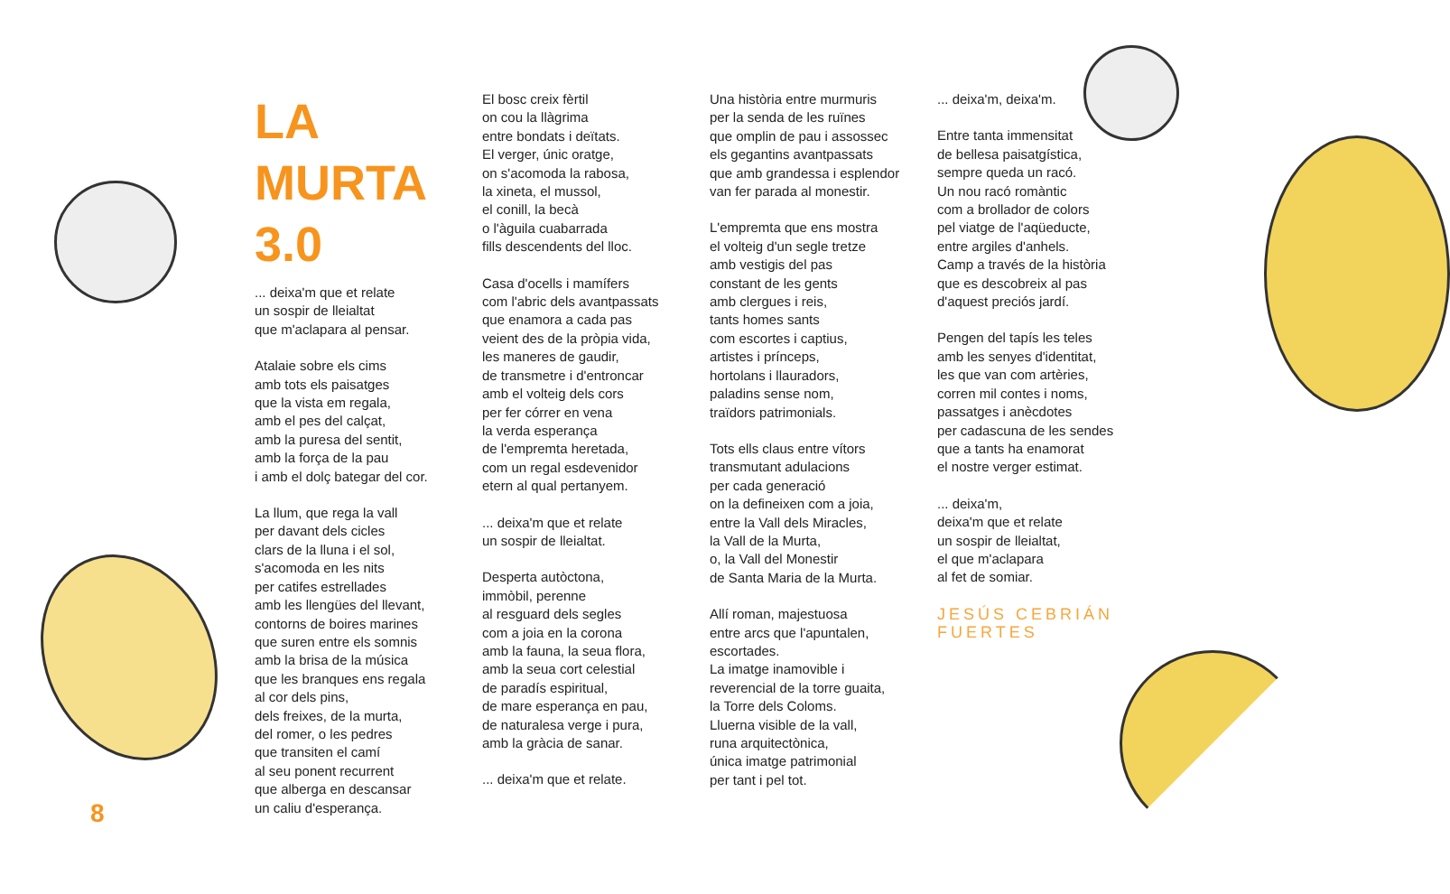LA
MURTA
3.0
... deixa'm que et relate
un sospir de lleialtat
que m'aclapara al pensar.
Atalaie sobre els cims
amb tots els paisatges
que la vista em regala,
amb el pes del calçat,
amb la puresa del sentit,
amb la força de la pau
i amb el dolç bategar del cor.
La llum, que rega la vall
per davant dels cicles
clars de la lluna i el sol,
s'acomoda en les nits
per catifes estrellades
amb les llengües del llevant,
contorns de boires marines
que suren entre els somnis
amb la brisa de la música
que les branques ens regala
al cor dels pins,
dels freixes, de la murta,
del romer, o les pedres
que transiten el camí
al seu ponent recurrent
que alberga en descansar
un caliu d'esperança.
El bosc creix fèrtil
on cou la llàgrima
entre bondats i deïtats.
El verger, únic oratge,
on s'acomoda la rabosa,
la xineta, el mussol,
el conill, la becà
o l'àguila cuabarrada
fills descendents del lloc.
Casa d'ocells i mamífers
com l'abric dels avantpassats
que enamora a cada pas
veient des de la pròpia vida,
les maneres de gaudir,
de transmetre i d'entroncar
amb el volteig dels cors
per fer córrer en vena
la verda esperança
de l'empremta heretada,
com un regal esdevenidor
etern al qual pertanyem.
... deixa'm que et relate
un sospir de lleialtat.
Desperta autòctona,
immòbil, perenne
al resguard dels segles
com a joia en la corona
amb la fauna, la seua flora,
amb la seua cort celestial
de paradís espiritual,
de mare esperança en pau,
de naturalesa verge i pura,
amb la gràcia de sanar.
... deixa'm que et relate.
Una història entre murmuris
per la senda de les ruïnes
que omplin de pau i assossec
els gegantins avantpassats
que amb grandessa i esplendor
van fer parada al monestir.
L'empremta que ens mostra
el volteig d'un segle tretze
amb vestigis del pas
constant de les gents
amb clergues i reis,
tants homes sants
com escortes i captius,
artistes i prínceps,
hortolans i llauradors,
paladins sense nom,
traïdors patrimonials.
Tots ells claus entre vítors
transmutant adulacions
per cada generació
on la defineixen com a joia,
entre la Vall dels Miracles,
la Vall de la Murta,
o, la Vall del Monestir
de Santa Maria de la Murta.
Allí roman, majestuosa
entre arcs que l'apuntalen,
escortades.
La imatge inamovible i
reverencial de la torre guaita,
la Torre dels Coloms.
Lluerna visible de la vall,
runa arquitectònica,
única imatge patrimonial
per tant i pel tot.
... deixa'm, deixa'm.
Entre tanta immensitat
de bellesa paisatgística,
sempre queda un racó.
Un nou racó romàntic
com a brollador de colors
pel viatge de l'aqüeducte,
entre argiles d'anhels.
Camp a través de la història
que es descobreix al pas
d'aquest preciós jardí.
Pengen del tapís les teles
amb les senyes d'identitat,
les que van com artèries,
corren mil contes i noms,
passatges i anècdotes
per cadascuna de les sendes
que a tants ha enamorat
el nostre verger estimat.
... deixa'm,
deixa'm que et relate
un sospir de lleialtat,
el que m'aclapara
al fet de somiar.
JESÚS CEBRIÁN FUERTES
8